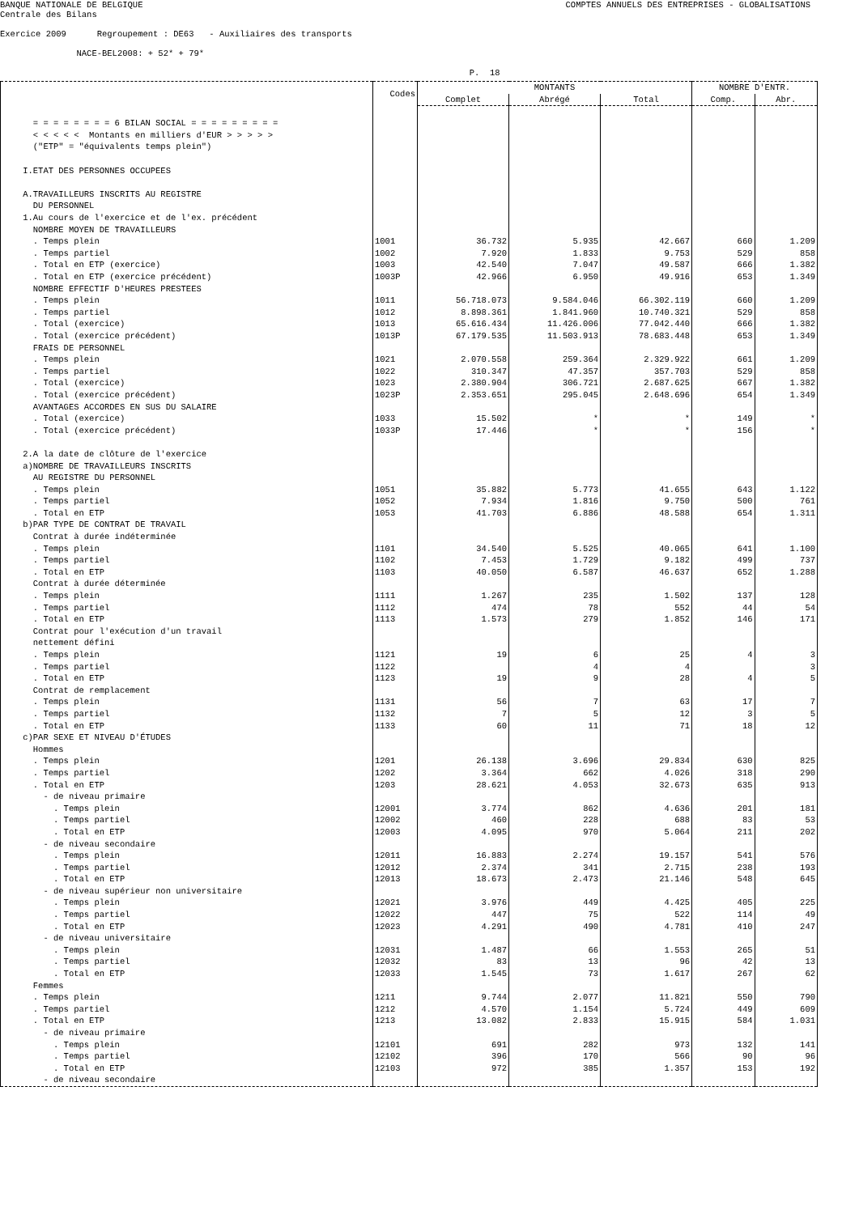BANQUE NATIONALE DE BELGIQUE
COMPTES ANNUELS DES ENTREPRISES - GLOBALISATIONS
Centrale des Bilans
Exercice 2009 Regroupement : DE63 - Auxiliaires des transports
NACE-BEL2008: + 52* + 79*
P. 18
| | Codes | MONTANTS | | | NOMBRE D'ENTR. | |
| --- | --- | --- | --- | --- | --- | --- |
| | | Complet | Abrégé | Total | Comp. | Abr. |
| = = = = = = = = 6 BILAN SOCIAL = = = = = = = = = | | | | | | |
| < < < < < Montants en milliers d'EUR > > > > > | | | | | | |
| ("ETP" = "équivalents temps plein") | | | | | | |
| I.ETAT DES PERSONNES OCCUPEES | | | | | | |
| A.TRAVAILLEURS INSCRITS AU REGISTRE | | | | | | |
| DU PERSONNEL | | | | | | |
| 1.Au cours de l'exercice et de l'ex. précédent | | | | | | |
| NOMBRE MOYEN DE TRAVAILLEURS | | | | | | |
| . Temps plein | 1001 | 36.732 | 5.935 | 42.667 | 660 | 1.209 |
| . Temps partiel | 1002 | 7.920 | 1.833 | 9.753 | 529 | 858 |
| . Total en ETP (exercice) | 1003 | 42.540 | 7.047 | 49.587 | 666 | 1.382 |
| . Total en ETP (exercice précédent) | 1003P | 42.966 | 6.950 | 49.916 | 653 | 1.349 |
| NOMBRE EFFECTIF D'HEURES PRESTEES | | | | | | |
| . Temps plein | 1011 | 56.718.073 | 9.584.046 | 66.302.119 | 660 | 1.209 |
| . Temps partiel | 1012 | 8.898.361 | 1.841.960 | 10.740.321 | 529 | 858 |
| . Total (exercice) | 1013 | 65.616.434 | 11.426.006 | 77.042.440 | 666 | 1.382 |
| . Total (exercice précédent) | 1013P | 67.179.535 | 11.503.913 | 78.683.448 | 653 | 1.349 |
| FRAIS DE PERSONNEL | | | | | | |
| . Temps plein | 1021 | 2.070.558 | 259.364 | 2.329.922 | 661 | 1.209 |
| . Temps partiel | 1022 | 310.347 | 47.357 | 357.703 | 529 | 858 |
| . Total (exercice) | 1023 | 2.380.904 | 306.721 | 2.687.625 | 667 | 1.382 |
| . Total (exercice précédent) | 1023P | 2.353.651 | 295.045 | 2.648.696 | 654 | 1.349 |
| AVANTAGES ACCORDES EN SUS DU SALAIRE | | | | | | |
| . Total (exercice) | 1033 | 15.502 | * | * | 149 | * |
| . Total (exercice précédent) | 1033P | 17.446 | * | * | 156 | * |
| 2.A la date de clôture de l'exercice | | | | | | |
| a)NOMBRE DE TRAVAILLEURS INSCRITS | | | | | | |
| AU REGISTRE DU PERSONNEL | | | | | | |
| . Temps plein | 1051 | 35.882 | 5.773 | 41.655 | 643 | 1.122 |
| . Temps partiel | 1052 | 7.934 | 1.816 | 9.750 | 500 | 761 |
| . Total en ETP | 1053 | 41.703 | 6.886 | 48.588 | 654 | 1.311 |
| b)PAR TYPE DE CONTRAT DE TRAVAIL | | | | | | |
| Contrat à durée indéterminée | | | | | | |
| . Temps plein | 1101 | 34.540 | 5.525 | 40.065 | 641 | 1.100 |
| . Temps partiel | 1102 | 7.453 | 1.729 | 9.182 | 499 | 737 |
| . Total en ETP | 1103 | 40.050 | 6.587 | 46.637 | 652 | 1.288 |
| Contrat à durée déterminée | | | | | | |
| . Temps plein | 1111 | 1.267 | 235 | 1.502 | 137 | 128 |
| . Temps partiel | 1112 | 474 | 78 | 552 | 44 | 54 |
| . Total en ETP | 1113 | 1.573 | 279 | 1.852 | 146 | 171 |
| Contrat pour l'exécution d'un travail | | | | | | |
| nettement défini | | | | | | |
| . Temps plein | 1121 | 19 | 6 | 25 | 4 | 3 |
| . Temps partiel | 1122 | | 4 | 4 | | 3 |
| . Total en ETP | 1123 | 19 | 9 | 28 | 4 | 5 |
| Contrat de remplacement | | | | | | |
| . Temps plein | 1131 | 56 | 7 | 63 | 17 | 7 |
| . Temps partiel | 1132 | 7 | 5 | 12 | 3 | 5 |
| . Total en ETP | 1133 | 60 | 11 | 71 | 18 | 12 |
| c)PAR SEXE ET NIVEAU D'ÉTUDES | | | | | | |
| Hommes | | | | | | |
| . Temps plein | 1201 | 26.138 | 3.696 | 29.834 | 630 | 825 |
| . Temps partiel | 1202 | 3.364 | 662 | 4.026 | 318 | 290 |
| . Total en ETP | 1203 | 28.621 | 4.053 | 32.673 | 635 | 913 |
| - de niveau primaire | | | | | | |
| . Temps plein | 12001 | 3.774 | 862 | 4.636 | 201 | 181 |
| . Temps partiel | 12002 | 460 | 228 | 688 | 83 | 53 |
| . Total en ETP | 12003 | 4.095 | 970 | 5.064 | 211 | 202 |
| - de niveau secondaire | | | | | | |
| . Temps plein | 12011 | 16.883 | 2.274 | 19.157 | 541 | 576 |
| . Temps partiel | 12012 | 2.374 | 341 | 2.715 | 238 | 193 |
| . Total en ETP | 12013 | 18.673 | 2.473 | 21.146 | 548 | 645 |
| - de niveau supérieur non universitaire | | | | | | |
| . Temps plein | 12021 | 3.976 | 449 | 4.425 | 405 | 225 |
| . Temps partiel | 12022 | 447 | 75 | 522 | 114 | 49 |
| . Total en ETP | 12023 | 4.291 | 490 | 4.781 | 410 | 247 |
| - de niveau universitaire | | | | | | |
| . Temps plein | 12031 | 1.487 | 66 | 1.553 | 265 | 51 |
| . Temps partiel | 12032 | 83 | 13 | 96 | 42 | 13 |
| . Total en ETP | 12033 | 1.545 | 73 | 1.617 | 267 | 62 |
| Femmes | | | | | | |
| . Temps plein | 1211 | 9.744 | 2.077 | 11.821 | 550 | 790 |
| . Temps partiel | 1212 | 4.570 | 1.154 | 5.724 | 449 | 609 |
| . Total en ETP | 1213 | 13.082 | 2.833 | 15.915 | 584 | 1.031 |
| - de niveau primaire | | | | | | |
| . Temps plein | 12101 | 691 | 282 | 973 | 132 | 141 |
| . Temps partiel | 12102 | 396 | 170 | 566 | 90 | 96 |
| . Total en ETP | 12103 | 972 | 385 | 1.357 | 153 | 192 |
| - de niveau secondaire | | | | | | |